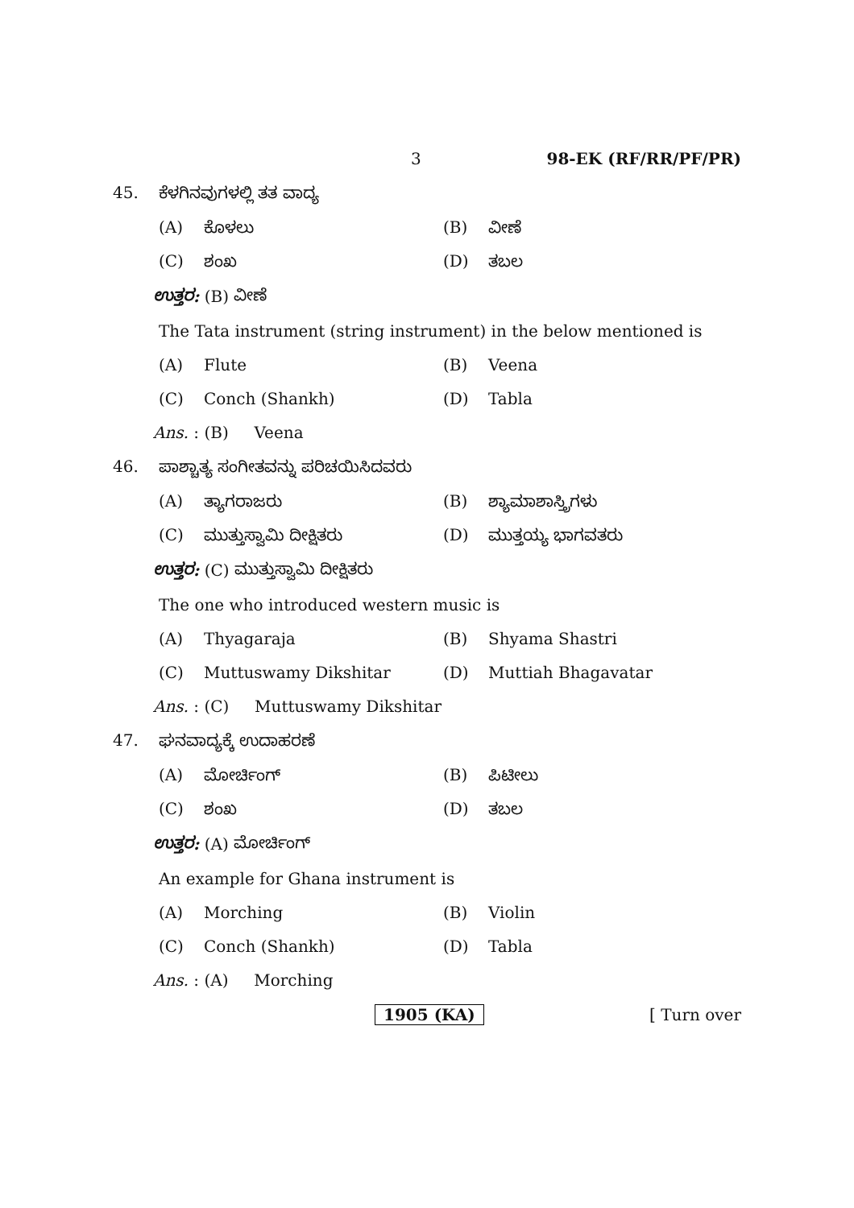3 98-EK (RF/RR/PF/PR)
45. ಕೆಳಗಿನವುಗಳಲ್ಲಿ ತತ ವಾದ್ಯ
(A) ಕೊಳಲು (B) ವೀಣೆ
(C) ಶಂಖ (D) ತಬಲ
ಉತ್ತರ: (B) ವೀಣೆ
The Tata instrument (string instrument) in the below mentioned is
(A) Flute (B) Veena
(C) Conch (Shankh) (D) Tabla
Ans. : (B) Veena
46. ಪಾಶ್ಚಾತ್ಯ ಸಂಗೀತವನ್ನು ಪರಿಚಯಿಸಿದವರು
(A) ತ್ಯಾಗರಾಜರು (B) ಶ್ಯಾಮಾಶಾಸ್ತ್ರಿಗಳು
(C) ಮುತ್ತುಸ್ವಾಮಿ ದೀಕ್ಷಿತರು (D) ಮುತ್ತಯ್ಯ ಭಾಗವತರು
ಉತ್ತರ: (C) ಮುತ್ತುಸ್ವಾಮಿ ದೀಕ್ಷಿತರು
The one who introduced western music is
(A) Thyagaraja (B) Shyama Shastri
(C) Muttuswamy Dikshitar (D) Muttiah Bhagavatar
Ans. : (C) Muttuswamy Dikshitar
47. ಘನವಾದ್ಯಕ್ಕೆ ಉದಾಹರಣೆ
(A) ಮೋರ್ಚಿಂಗ್ (B) ಪಿಟೀಲು
(C) ಶಂಖ (D) ತಬಲ
ಉತ್ತರ: (A) ಮೋರ್ಚಿಂಗ್
An example for Ghana instrument is
(A) Morching (B) Violin
(C) Conch (Shankh) (D) Tabla
Ans. : (A) Morching
1905 (KA) [ Turn over